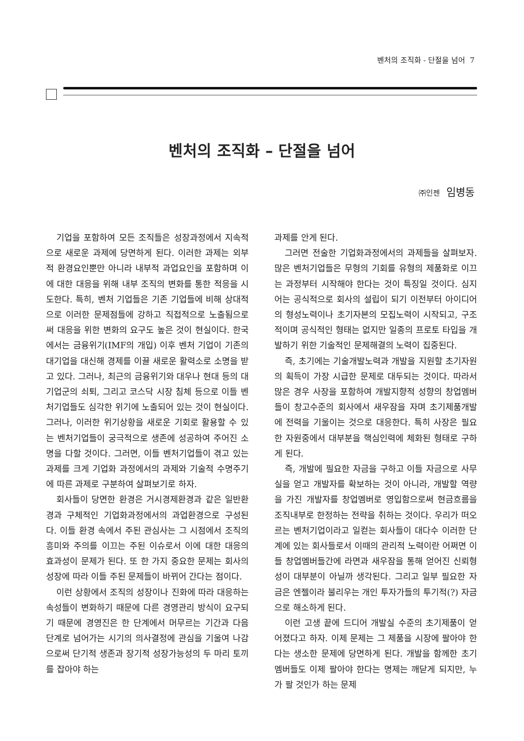벤처의 조직화 - 단절을 넘어 7
벤처의 조직화 – 단절을 넘어
㈜인젠 임병동
기업을 포함하여 모든 조직들은 성장과정에서 지속적으로 새로운 과제에 당면하게 된다. 이러한 과제는 외부적 환경요인뿐만 아니라 내부적 과업요인을 포함하며 이에 대한 대응을 위해 내부 조직의 변화를 통한 적응을 시도한다. 특히, 벤처 기업들은 기존 기업들에 비해 상대적으로 이러한 문제점들에 강하고 직접적으로 노출됨으로써 대응을 위한 변화의 요구도 높은 것이 현실이다. 한국에서는 금융위기(IMF의 개입) 이후 벤처 기업이 기존의 대기업을 대신해 경제를 이끌 새로운 활력소로 소명을 받고 있다. 그러나, 최근의 금융위기와 대우나 현대 등의 대기업군의 쇠퇴, 그리고 코스닥 시장 침체 등으로 이들 벤처기업들도 심각한 위기에 노출되어 있는 것이 현실이다. 그러나, 이러한 위기상황을 새로운 기회로 활용할 수 있는 벤처기업들이 궁극적으로 생존에 성공하여 주어진 소명을 다할 것이다. 그러면, 이들 벤처기업들이 겪고 있는 과제를 크게 기업화 과정에서의 과제와 기술적 수명주기에 따른 과제로 구분하여 살펴보기로 하자.
회사들이 당면한 환경은 거시경제환경과 같은 일반환경과 구체적인 기업화과정에서의 과업환경으로 구성된다. 이들 환경 속에서 주된 관심사는 그 시점에서 조직의 흥미와 주의를 이끄는 주된 이슈로서 이에 대한 대응의 효과성이 문제가 된다. 또 한 가지 중요한 문제는 회사의 성장에 따라 이들 주된 문제들이 바뀌어 간다는 점이다.
이런 상황에서 조직의 성장이나 진화에 따라 대응하는 속성들이 변화하기 때문에 다른 경영관리 방식이 요구되기 때문에 경영진은 한 단계에서 머무르는 기간과 다음 단계로 넘어가는 시기의 의사결정에 관심을 기울여 나감으로써 단기적 생존과 장기적 성장가능성의 두 마리 토끼를 잡아야 하는
과제를 안게 된다.
그러면 전술한 기업화과정에서의 과제들을 살펴보자. 많은 벤처기업들은 무형의 기회를 유형의 제품화로 이끄는 과정부터 시작해야 한다는 것이 특징일 것이다. 심지어는 공식적으로 회사의 설립이 되기 이전부터 아이디어의 형성노력이나 초기자본의 모집노력이 시작되고, 구조적이며 공식적인 형태는 없지만 일종의 프로토 타입을 개발하기 위한 기술적인 문제해결의 노력이 집중된다.
즉, 초기에는 기술개발노력과 개발을 지원할 초기자원의 획득이 가장 시급한 문제로 대두되는 것이다. 따라서 많은 경우 사장을 포함하여 개발지향적 성향의 창업멤버들이 창고수준의 회사에서 새우잠을 자며 초기제품개발에 전력을 기울이는 것으로 대응한다. 특히 사장은 필요한 자원중에서 대부분을 핵심인력에 체화된 형태로 구하게 된다.
즉, 개발에 필요한 자금을 구하고 이들 자금으로 사무실을 얻고 개발자를 확보하는 것이 아니라, 개발할 역량을 가진 개발자를 창업멤버로 영입함으로써 현금흐름을 조직내부로 한정하는 전략을 취하는 것이다. 우리가 떠오르는 벤처기업이라고 일컫는 회사들이 대다수 이러한 단계에 있는 회사들로서 이때의 관리적 노력이란 어쩌면 이들 창업멤버들간에 라면과 새우잠을 통해 얻어진 신뢰형성이 대부분이 아닐까 생각된다. 그리고 일부 필요한 자금은 엔젤이라 불리우는 개인 투자가들의 투기적(?) 자금으로 해소하게 된다.
이런 고생 끝에 드디어 개발실 수준의 초기제품이 얻어졌다고 하자. 이제 문제는 그 제품을 시장에 팔아야 한다는 생소한 문제에 당면하게 된다. 개발을 함께한 초기 멤버들도 이제 팔아야 한다는 명제는 깨닫게 되지만, 누가 팔 것인가 하는 문제